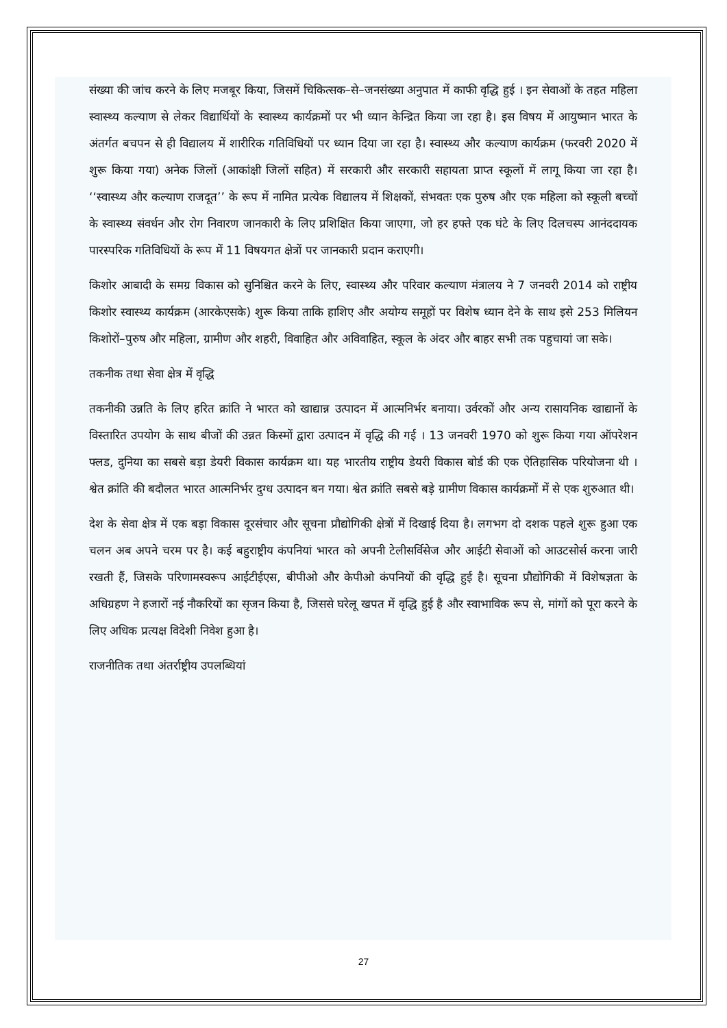संख्या की जांच करने के लिए मजबूर किया, जिसमें चिकित्सक–से–जनसंख्या अनुपात में काफी वृद्धि हुई । इन सेवाओं के तहत महिला स्वास्थ्य कल्याण से लेकर विद्यार्थियों के स्वास्थ्य कार्यक्रमों पर भी ध्यान केन्द्रित किया जा रहा है। इस विषय में आयुष्मान भारत के अंतर्गत बचपन से ही विद्यालय में शारीरिक गतिविधियों पर ध्यान दिया जा रहा है। स्वास्थ्य और कल्याण कार्यक्रम (फरवरी 2020 में शुरू किया गया) अनेक जिलों (आकांक्षी जिलों सहित) में सरकारी और सरकारी सहायता प्राप्त स्कूलों में लागू किया जा रहा है। ‘‘स्वास्थ्य और कल्याण राजदूत’’ के रूप में नामित प्रत्येक विद्यालय में शिक्षकों, संभवतः एक पुरुष और एक महिला को स्कूली बच्चों के स्वास्थ्य संवर्धन और रोग निवारण जानकारी के लिए प्रशिक्षित किया जाएगा, जो हर हफ्ते एक घंटे के लिए दिलचस्प आनंददायक पारस्परिक गतिविधियों के रूप में 11 विषयगत क्षेत्रों पर जानकारी प्रदान कराएगी।
किशोर आबादी के समग्र विकास को सुनिश्चित करने के लिए, स्वास्थ्य और परिवार कल्याण मंत्रालय ने 7 जनवरी 2014 को राष्ट्रीय किशोर स्वास्थ्य कार्यक्रम (आरकेएसके) शुरू किया ताकि हाशिए और अयोग्य समूहों पर विशेष ध्यान देने के साथ इसे 253 मिलियन किशोरों–पुरुष और महिला, ग्रामीण और शहरी, विवाहित और अविवाहित, स्कूल के अंदर और बाहर सभी तक पहुचायां जा सके।
तकनीक तथा सेवा क्षेत्र में वृद्धि
तकनीकी उन्नति के लिए हरित क्रांति ने भारत को खाद्यान्न उत्पादन में आत्मनिर्भर बनाया। उर्वरकों और अन्य रासायनिक खाद्यानों के विस्तारित उपयोग के साथ बीजों की उन्नत किस्मों द्वारा उत्पादन में वृद्धि की गई । 13 जनवरी 1970 को शुरू किया गया ऑपरेशन फ्लड, दुनिया का सबसे बड़ा डेयरी विकास कार्यक्रम था। यह भारतीय राष्ट्रीय डेयरी विकास बोर्ड की एक ऐतिहासिक परियोजना थी । श्वेत क्रांति की बदौलत भारत आत्मनिर्भर दुग्ध उत्पादन बन गया। श्वेत क्रांति सबसे बड़े ग्रामीण विकास कार्यक्रमों में से एक शुरुआत थी।
देश के सेवा क्षेत्र में एक बड़ा विकास दूरसंचार और सूचना प्रौद्योगिकी क्षेत्रों में दिखाई दिया है। लगभग दो दशक पहले शुरू हुआ एक चलन अब अपने चरम पर है। कई बहुराष्ट्रीय कंपनियां भारत को अपनी टेलीसर्विसेज और आईटी सेवाओं को आउटसोर्स करना जारी रखती हैं, जिसके परिणामस्वरूप आईटीईएस, बीपीओ और केपीओ कंपनियों की वृद्धि हुई है। सूचना प्रौद्योगिकी में विशेषज्ञता के अधिग्रहण ने हजारों नई नौकरियों का सृजन किया है, जिससे घरेलू खपत में वृद्धि हुई है और स्वाभाविक रूप से, मांगों को पूरा करने के लिए अधिक प्रत्यक्ष विदेशी निवेश हुआ है।
राजनीतिक तथा अंतर्राष्ट्रीय उपलब्धियां
27